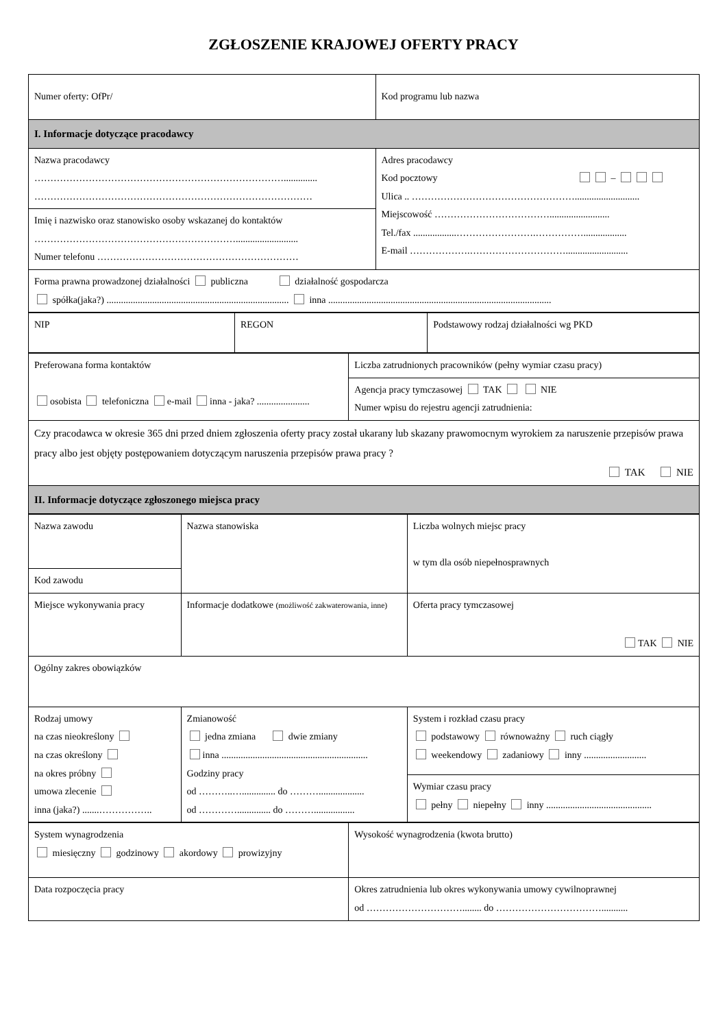ZGŁOSZENIE KRAJOWEJ OFERTY PRACY
| Numer oferty: OfPr/ | Kod programu lub nazwa |
| I. Informacje dotyczące pracodawcy | |
| Nazwa pracodawcy …………………………………………………………………….............. …………………………………………………………………………… Imię i nazwisko oraz stanowisko osoby wskazanej do kontaktów ……………………………………………………….......................... Numer telefonu ……………………………………………………… | Adres pracodawcy Kod pocztowy – Ulica .. ……………………………………………........................... Miejscowość ………………………………......................... Tel./fax ..................…………………….…………….................. E-mail ……………….………………………….......................... |
| Forma prawna prowadzonej działalności publiczna działalność gospodarcza spółka(jaka?) ............................................................................ inna ............................................................................................. | |
| NIP | REGON | Podstawowy rodzaj działalności wg PKD |
| Preferowana forma kontaktów osobista telefoniczna e-mail inna - jaka? ...................... | Liczba zatrudnionych pracowników (pełny wymiar czasu pracy) |
| | Agencja pracy tymczasowej TAK NIE Numer wpisu do rejestru agencji zatrudnienia: |
| Czy pracodawca w okresie 365 dni przed dniem zgłoszenia oferty pracy został ukarany lub skazany prawomocnym wyrokiem za naruszenie przepisów prawa pracy albo jest objęty postępowaniem dotyczącym naruszenia przepisów prawa pracy ? TAK NIE | |
| II. Informacje dotyczące zgłoszonego miejsca pracy | |
| Nazwa zawodu | Nazwa stanowiska | Liczba wolnych miejsc pracy w tym dla osób niepełnosprawnych |
| Kod zawodu | | |
| Miejsce wykonywania pracy | Informacje dodatkowe (możliwość zakwaterowania, inne) | Oferta pracy tymczasowej TAK NIE |
| Ogólny zakres obowiązków | | |
| Rodzaj umowy na czas nieokreślony na czas określony na okres próbny umowa zlecenie inna (jaka?) .......…………….. | Zmianowość jedna zmiana dwie zmiany inna ............................................................. Godziny pracy od ………..….............. do ………................... od ………….............. do ………................. | System i rozkład czasu pracy podstawowy równoważny ruch ciągły weekendowy zadaniowy inny .......................... |
| | | Wymiar czasu pracy pełny niepełny inny ............................................ |
| System wynagrodzenia miesięczny godzinowy akordowy prowizyjny | Wysokość wynagrodzenia (kwota brutto) |
| Data rozpoczęcia pracy | Okres zatrudnienia lub okres wykonywania umowy cywilnoprawnej od …………………………........ do ……………………………........... |